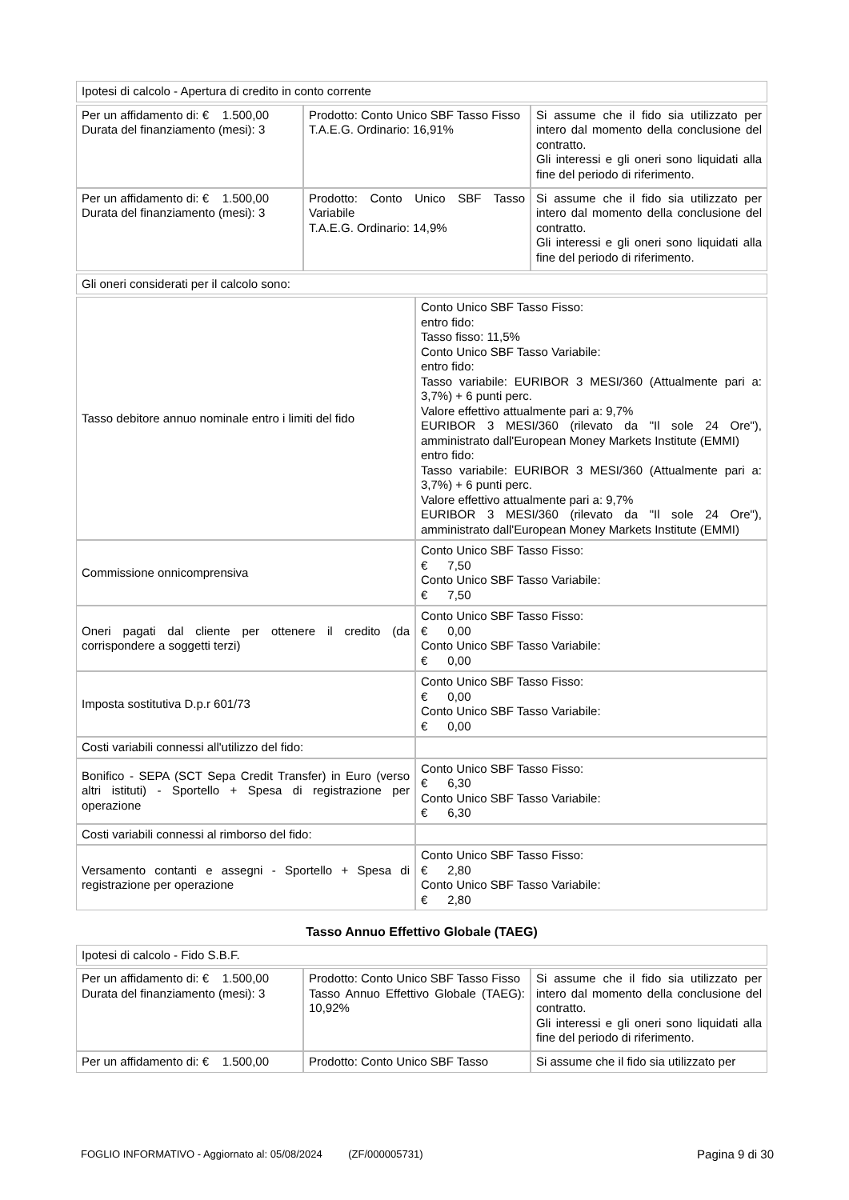| Ipotesi di calcolo - Apertura di credito in conto corrente |
| Per un affidamento di: € 1.500,00 Durata del finanziamento (mesi): 3 | Prodotto: Conto Unico SBF Tasso Fisso T.A.E.G. Ordinario: 16,91% | Si assume che il fido sia utilizzato per intero dal momento della conclusione del contratto. Gli interessi e gli oneri sono liquidati alla fine del periodo di riferimento. |
| Per un affidamento di: € 1.500,00 Durata del finanziamento (mesi): 3 | Prodotto: Conto Unico SBF Tasso Variabile T.A.E.G. Ordinario: 14,9% | Si assume che il fido sia utilizzato per intero dal momento della conclusione del contratto. Gli interessi e gli oneri sono liquidati alla fine del periodo di riferimento. |
| Gli oneri considerati per il calcolo sono: |
| Tasso debitore annuo nominale entro i limiti del fido | Conto Unico SBF Tasso Fisso: entro fido: Tasso fisso: 11,5% Conto Unico SBF Tasso Variabile: entro fido: Tasso variabile: EURIBOR 3 MESI/360 (Attualmente pari a: 3,7%) + 6 punti perc. Valore effettivo attualmente pari a: 9,7% EURIBOR 3 MESI/360 (rilevato da "Il sole 24 Ore"), amministrato dall'European Money Markets Institute (EMMI) entro fido: Tasso variabile: EURIBOR 3 MESI/360 (Attualmente pari a: 3,7%) + 6 punti perc. Valore effettivo attualmente pari a: 9,7% EURIBOR 3 MESI/360 (rilevato da "Il sole 24 Ore"), amministrato dall'European Money Markets Institute (EMMI) |
| Commissione onnicomprensiva | Conto Unico SBF Tasso Fisso: € 7,50 Conto Unico SBF Tasso Variabile: € 7,50 |
| Oneri pagati dal cliente per ottenere il credito (da corrispondere a soggetti terzi) | Conto Unico SBF Tasso Fisso: € 0,00 Conto Unico SBF Tasso Variabile: € 0,00 |
| Imposta sostitutiva D.p.r 601/73 | Conto Unico SBF Tasso Fisso: € 0,00 Conto Unico SBF Tasso Variabile: € 0,00 |
| Costi variabili connessi all'utilizzo del fido: | |
| Bonifico - SEPA (SCT Sepa Credit Transfer) in Euro (verso altri istituti) - Sportello + Spesa di registrazione per operazione | Conto Unico SBF Tasso Fisso: € 6,30 Conto Unico SBF Tasso Variabile: € 6,30 |
| Costi variabili connessi al rimborso del fido: | |
| Versamento contanti e assegni - Sportello + Spesa di registrazione per operazione | Conto Unico SBF Tasso Fisso: € 2,80 Conto Unico SBF Tasso Variabile: € 2,80 |
Tasso Annuo Effettivo Globale (TAEG)
| Ipotesi di calcolo - Fido S.B.F. |
| Per un affidamento di: € 1.500,00 Durata del finanziamento (mesi): 3 | Prodotto: Conto Unico SBF Tasso Fisso Tasso Annuo Effettivo Globale (TAEG): 10,92% | Si assume che il fido sia utilizzato per intero dal momento della conclusione del contratto. Gli interessi e gli oneri sono liquidati alla fine del periodo di riferimento. |
| Per un affidamento di: € 1.500,00 | Prodotto: Conto Unico SBF Tasso | Si assume che il fido sia utilizzato per |
FOGLIO INFORMATIVO - Aggiornato al: 05/08/2024 (ZF/000005731) Pagina 9 di 30